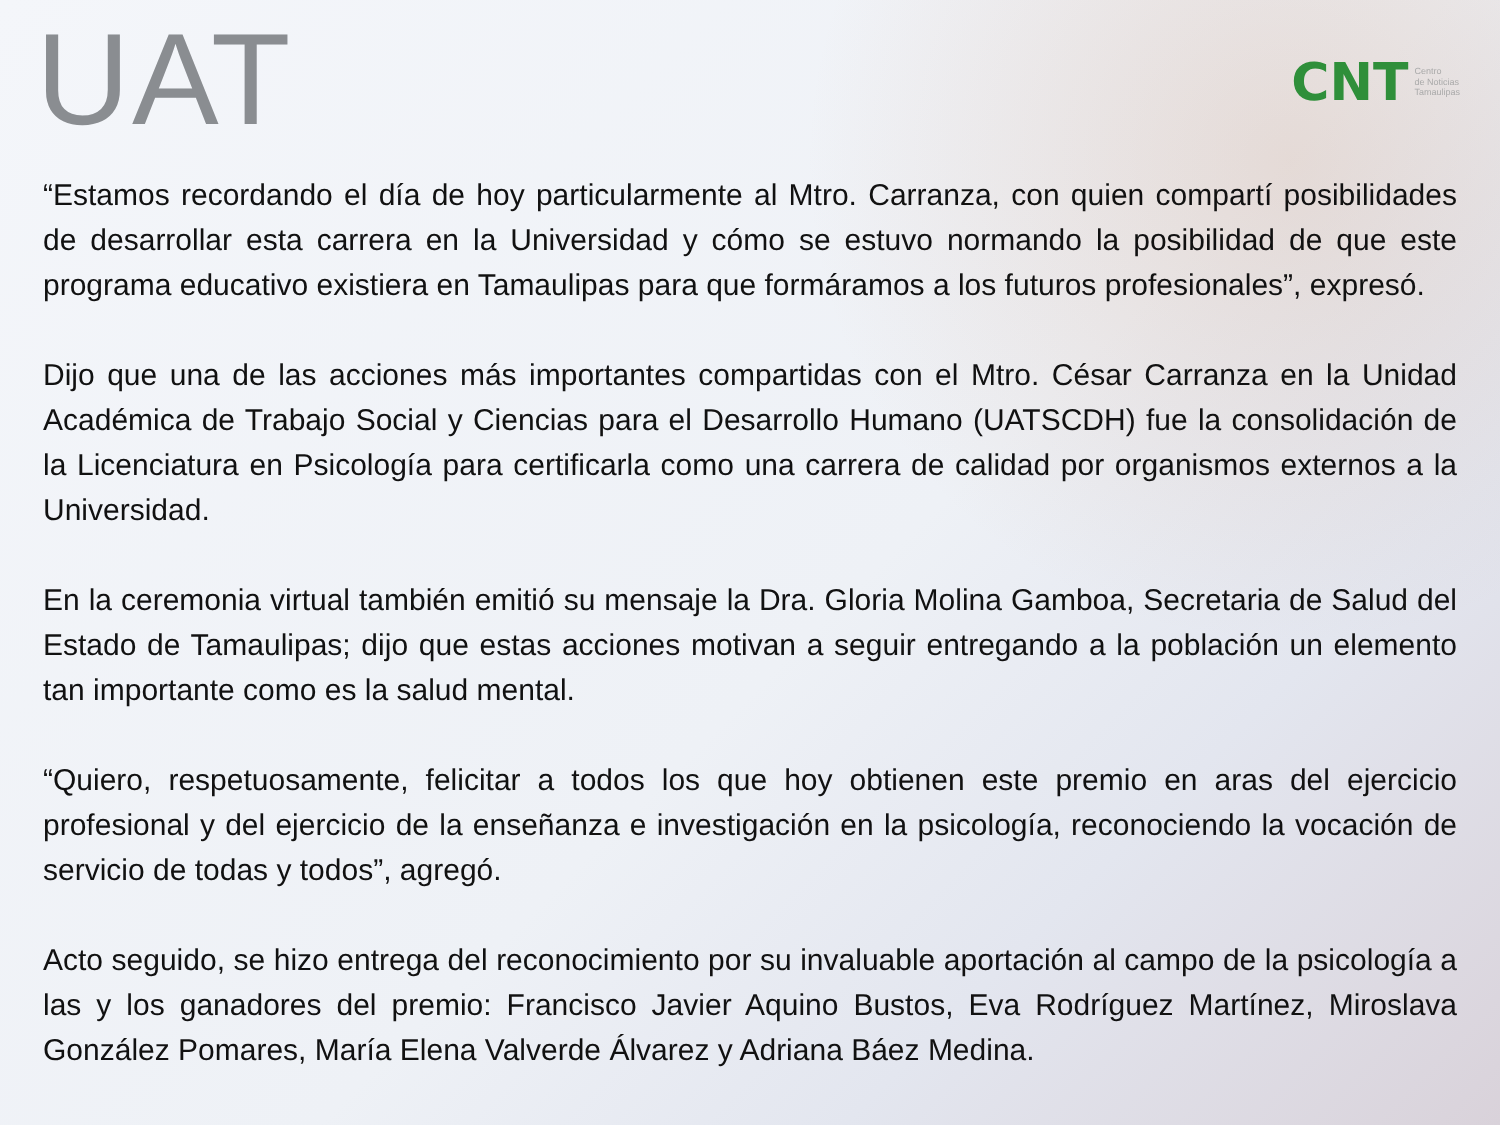UAT
CNT Centro
de Noticias
Tamaulipas
“Estamos recordando el día de hoy particularmente al Mtro. Carranza, con quien compartí posibilidades de desarrollar esta carrera en la Universidad y cómo se estuvo normando la posibilidad de que este programa educativo existiera en Tamaulipas para que formáramos a los futuros profesionales”, expresó.
Dijo que una de las acciones más importantes compartidas con el Mtro. César Carranza en la Unidad Académica de Trabajo Social y Ciencias para el Desarrollo Humano (UATSCDH) fue la consolidación de la Licenciatura en Psicología para certificarla como una carrera de calidad por organismos externos a la Universidad.
En la ceremonia virtual también emitió su mensaje la Dra. Gloria Molina Gamboa, Secretaria de Salud del Estado de Tamaulipas; dijo que estas acciones motivan a seguir entregando a la población un elemento tan importante como es la salud mental.
“Quiero, respetuosamente, felicitar a todos los que hoy obtienen este premio en aras del ejercicio profesional y del ejercicio de la enseñanza e investigación en la psicología, reconociendo la vocación de servicio de todas y todos”, agregó.
Acto seguido, se hizo entrega del reconocimiento por su invaluable aportación al campo de la psicología a las y los ganadores del premio: Francisco Javier Aquino Bustos, Eva Rodríguez Martínez, Miroslava González Pomares, María Elena Valverde Álvarez y Adriana Báez Medina.